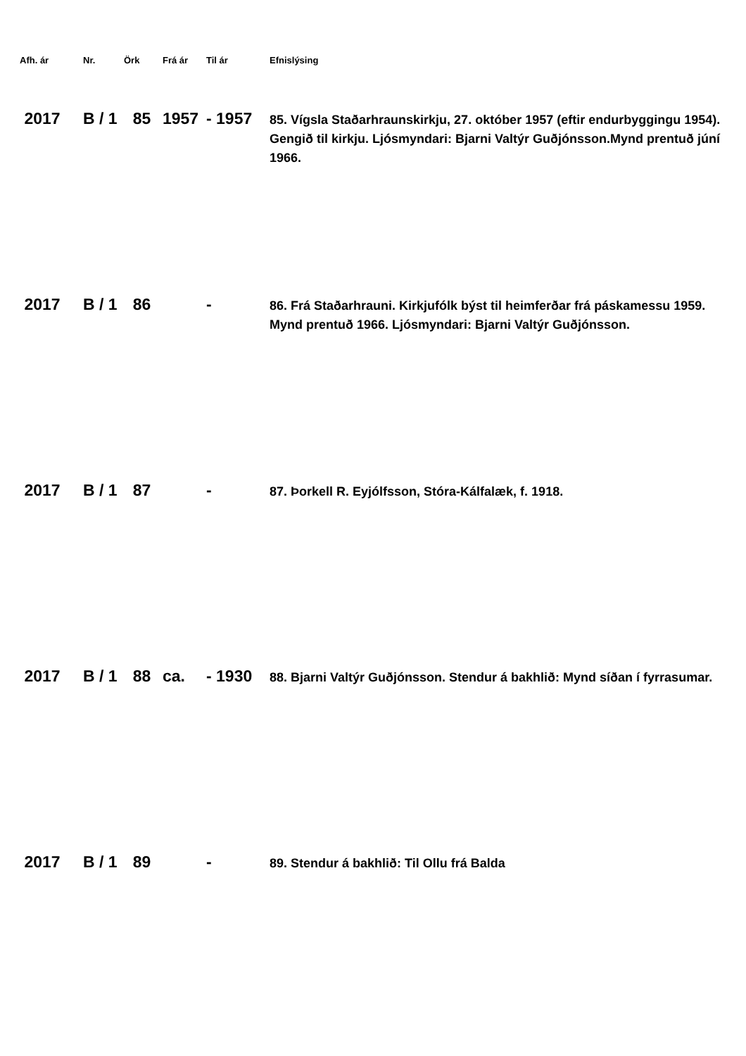| Afh. ár | Nr. | Örk | Frá ár | Til ár | Efnislýsing |
| --- | --- | --- | --- | --- | --- |
| 2017 | B / 1 | 85 | 1957 | - 1957 | 85. Vígsla Staðarhraunskirkju, 27. október 1957 (eftir endurbyggingu 1954). Gengið til kirkju. Ljósmyndari: Bjarni Valtýr Guðjónsson.Mynd prentuð júní 1966. |
| 2017 | B / 1 | 86 | | - | 86. Frá Staðarhrauni. Kirkjufólk býst til heimferðar frá páskamessu 1959. Mynd prentuð 1966. Ljósmyndari: Bjarni Valtýr Guðjónsson. |
| 2017 | B / 1 | 87 | | - | 87. Þorkell R. Eyjólfsson, Stóra-Kálfalæk, f. 1918. |
| 2017 | B / 1 | 88 | ca. | - 1930 | 88. Bjarni Valtýr Guðjónsson. Stendur á bakhlið: Mynd síðan í fyrrasumar. |
| 2017 | B / 1 | 89 | | - | 89. Stendur á bakhlið: Til Ollu frá Balda |